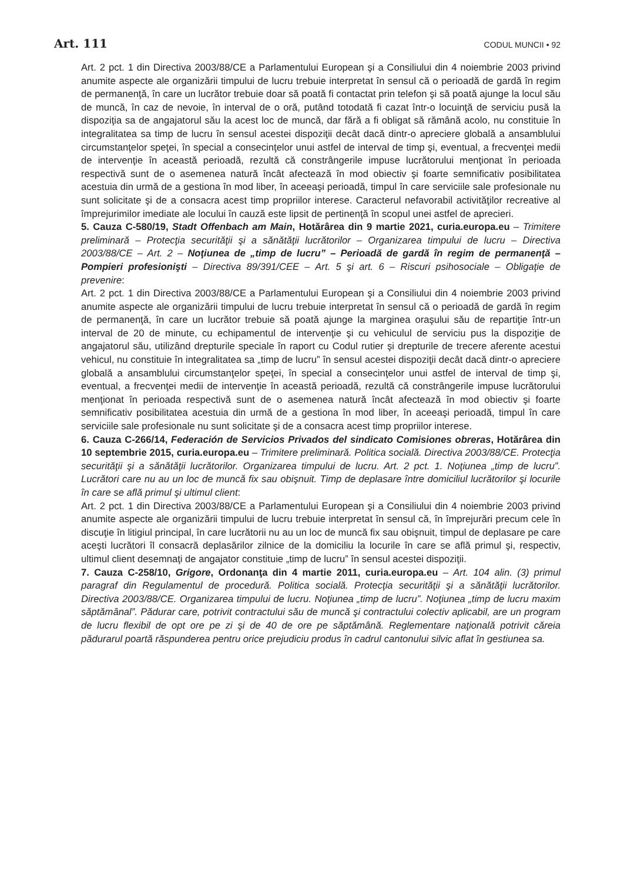Art. 111 CODUL MUNCII • 92
Art. 2 pct. 1 din Directiva 2003/88/CE a Parlamentului European şi a Consiliului din 4 noiembrie 2003 privind anumite aspecte ale organizării timpului de lucru trebuie interpretat în sensul că o perioadă de gardă în regim de permanenţă, în care un lucrător trebuie doar să poată fi contactat prin telefon şi să poată ajunge la locul său de muncă, în caz de nevoie, în interval de o oră, putând totodată fi cazat într-o locuinţă de serviciu pusă la dispoziţia sa de angajatorul său la acest loc de muncă, dar fără a fi obligat să rămână acolo, nu constituie în integralitatea sa timp de lucru în sensul acestei dispoziţii decât dacă dintr-o apreciere globală a ansamblului circumstanţelor speţei, în special a consecinţelor unui astfel de interval de timp şi, eventual, a frecvenţei medii de intervenţie în această perioadă, rezultă că constrângerile impuse lucrătorului menţionat în perioada respectivă sunt de o asemenea natură încât afectează în mod obiectiv şi foarte semnificativ posibilitatea acestuia din urmă de a gestiona în mod liber, în aceeaşi perioadă, timpul în care serviciile sale profesionale nu sunt solicitate şi de a consacra acest timp propriilor interese. Caracterul nefavorabil activităţilor recreative al împrejurimilor imediate ale locului în cauză este lipsit de pertinenţă în scopul unei astfel de aprecieri.
5. Cauza C-580/19, Stadt Offenbach am Main, Hotărârea din 9 martie 2021, curia.europa.eu – Trimitere preliminară – Protecţia securităţii şi a sănătăţii lucrătorilor – Organizarea timpului de lucru – Directiva 2003/88/CE – Art. 2 – Noţiunea de „timp de lucru” – Perioadă de gardă în regim de permanenţă – Pompieri profesionişti – Directiva 89/391/CEE – Art. 5 şi art. 6 – Riscuri psihosociale – Obligaţie de prevenire:
Art. 2 pct. 1 din Directiva 2003/88/CE a Parlamentului European şi a Consiliului din 4 noiembrie 2003 privind anumite aspecte ale organizării timpului de lucru trebuie interpretat în sensul că o perioadă de gardă în regim de permanenţă, în care un lucrător trebuie să poată ajunge la marginea oraşului său de repartiţie într-un interval de 20 de minute, cu echipamentul de intervenţie şi cu vehiculul de serviciu pus la dispoziţie de angajatorul său, utilizând drepturile speciale în raport cu Codul rutier şi drepturile de trecere aferente acestui vehicul, nu constituie în integralitatea sa „timp de lucru” în sensul acestei dispoziţii decât dacă dintr-o apreciere globală a ansamblului circumstanţelor speţei, în special a consecinţelor unui astfel de interval de timp şi, eventual, a frecvenţei medii de intervenţie în această perioadă, rezultă că constrângerile impuse lucrătorului menţionat în perioada respectivă sunt de o asemenea natură încât afectează în mod obiectiv şi foarte semnificativ posibilitatea acestuia din urmă de a gestiona în mod liber, în aceeaşi perioadă, timpul în care serviciile sale profesionale nu sunt solicitate şi de a consacra acest timp propriilor interese.
6. Cauza C-266/14, Federación de Servicios Privados del sindicato Comisiones obreras, Hotărârea din 10 septembrie 2015, curia.europa.eu – Trimitere preliminară. Politica socială. Directiva 2003/88/CE. Protecţia securităţii şi a sănătăţii lucrătorilor. Organizarea timpului de lucru. Art. 2 pct. 1. Noţiunea „timp de lucru”. Lucrători care nu au un loc de muncă fix sau obişnuit. Timp de deplasare între domiciliul lucrătorilor şi locurile în care se află primul şi ultimul client:
Art. 2 pct. 1 din Directiva 2003/88/CE a Parlamentului European şi a Consiliului din 4 noiembrie 2003 privind anumite aspecte ale organizării timpului de lucru trebuie interpretat în sensul că, în împrejurări precum cele în discuţie în litigiul principal, în care lucrătorii nu au un loc de muncă fix sau obişnuit, timpul de deplasare pe care aceşti lucrători îl consacră deplasărilor zilnice de la domiciliu la locurile în care se află primul şi, respectiv, ultimul client desemnaţi de angajator constituie „timp de lucru” în sensul acestei dispoziţii.
7. Cauza C-258/10, Grigore, Ordonanţa din 4 martie 2011, curia.europa.eu – Art. 104 alin. (3) primul paragraf din Regulamentul de procedură. Politica socială. Protecţia securităţii şi a sănătăţii lucrătorilor. Directiva 2003/88/CE. Organizarea timpului de lucru. Noţiunea „timp de lucru”. Noţiunea „timp de lucru maxim săptămânal”. Pădurar care, potrivit contractului său de muncă şi contractului colectiv aplicabil, are un program de lucru flexibil de opt ore pe zi şi de 40 de ore pe săptămână. Reglementare naţională potrivit căreia pădurarul poartă răspunderea pentru orice prejudiciu produs în cadrul cantonului silvic aflat în gestiunea sa.